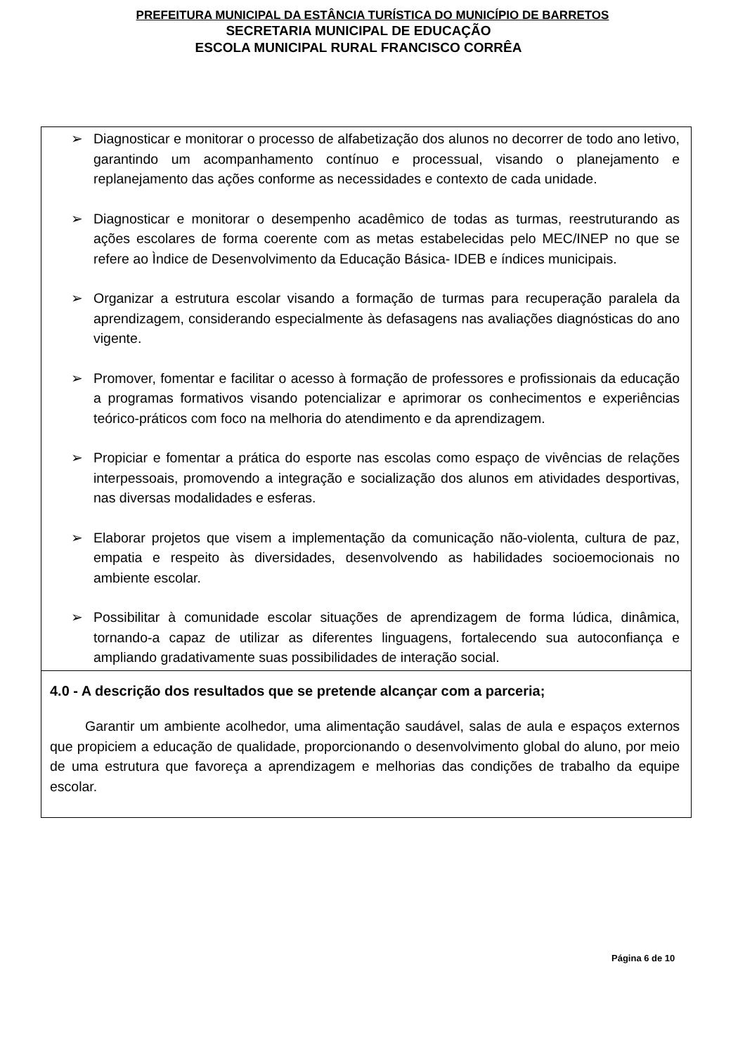PREFEITURA MUNICIPAL DA ESTÂNCIA TURÍSTICA DO MUNICÍPIO DE BARRETOS
SECRETARIA MUNICIPAL DE EDUCAÇÃO
ESCOLA MUNICIPAL RURAL FRANCISCO CORRÊA
➢ Diagnosticar e monitorar o processo de alfabetização dos alunos no decorrer de todo ano letivo, garantindo um acompanhamento contínuo e processual, visando o planejamento e replanejamento das ações conforme as necessidades e contexto de cada unidade.
➢ Diagnosticar e monitorar o desempenho acadêmico de todas as turmas, reestruturando as ações escolares de forma coerente com as metas estabelecidas pelo MEC/INEP no que se refere ao Ìndice de Desenvolvimento da Educação Básica- IDEB e índices municipais.
➢ Organizar a estrutura escolar visando a formação de turmas para recuperação paralela da aprendizagem, considerando especialmente às defasagens nas avaliações diagnósticas do ano vigente.
➢ Promover, fomentar e facilitar o acesso à formação de professores e profissionais da educação a programas formativos visando potencializar e aprimorar os conhecimentos e experiências teórico-práticos com foco na melhoria do atendimento e da aprendizagem.
➢ Propiciar e fomentar a prática do esporte nas escolas como espaço de vivências de relações interpessoais, promovendo a integração e socialização dos alunos em atividades desportivas, nas diversas modalidades e esferas.
➢ Elaborar projetos que visem a implementação da comunicação não-violenta, cultura de paz, empatia e respeito às diversidades, desenvolvendo as habilidades socioemocionais no ambiente escolar.
➢ Possibilitar à comunidade escolar situações de aprendizagem de forma lúdica, dinâmica, tornando-a capaz de utilizar as diferentes linguagens, fortalecendo sua autoconfiança e ampliando gradativamente suas possibilidades de interação social.
4.0 - A descrição dos resultados que se pretende alcançar com a parceria;
Garantir um ambiente acolhedor, uma alimentação saudável, salas de aula e espaços externos que propiciem a educação de qualidade, proporcionando o desenvolvimento global do aluno, por meio de uma estrutura que favoreça a aprendizagem e melhorias das condições de trabalho da equipe escolar.
Página 6 de 10